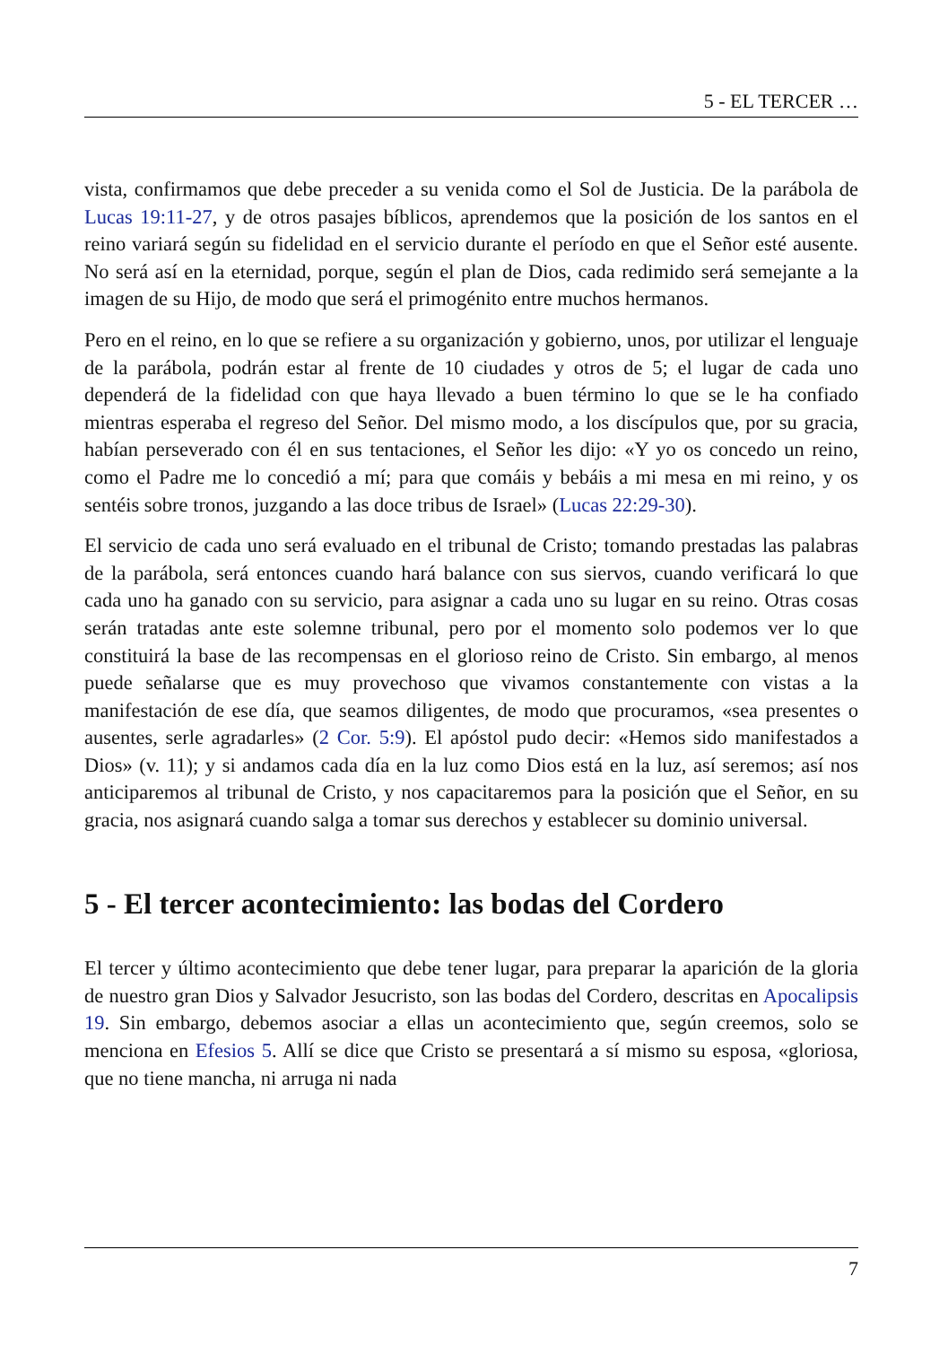5 - EL TERCER …
vista, confirmamos que debe preceder a su venida como el Sol de Justicia. De la parábola de Lucas 19:11-27, y de otros pasajes bíblicos, aprendemos que la posición de los santos en el reino variará según su fidelidad en el servicio durante el período en que el Señor esté ausente. No será así en la eternidad, porque, según el plan de Dios, cada redimido será semejante a la imagen de su Hijo, de modo que será el primogénito entre muchos hermanos.
Pero en el reino, en lo que se refiere a su organización y gobierno, unos, por utilizar el lenguaje de la parábola, podrán estar al frente de 10 ciudades y otros de 5; el lugar de cada uno dependerá de la fidelidad con que haya llevado a buen término lo que se le ha confiado mientras esperaba el regreso del Señor. Del mismo modo, a los discípulos que, por su gracia, habían perseverado con él en sus tentaciones, el Señor les dijo: «Y yo os concedo un reino, como el Padre me lo concedió a mí; para que comáis y bebáis a mi mesa en mi reino, y os sentéis sobre tronos, juzgando a las doce tribus de Israel» (Lucas 22:29-30).
El servicio de cada uno será evaluado en el tribunal de Cristo; tomando prestadas las palabras de la parábola, será entonces cuando hará balance con sus siervos, cuando verificará lo que cada uno ha ganado con su servicio, para asignar a cada uno su lugar en su reino. Otras cosas serán tratadas ante este solemne tribunal, pero por el momento solo podemos ver lo que constituirá la base de las recompensas en el glorioso reino de Cristo. Sin embargo, al menos puede señalarse que es muy provechoso que vivamos constantemente con vistas a la manifestación de ese día, que seamos diligentes, de modo que procuramos, «sea presentes o ausentes, serle agradarles» (2 Cor. 5:9). El apóstol pudo decir: «Hemos sido manifestados a Dios» (v. 11); y si andamos cada día en la luz como Dios está en la luz, así seremos; así nos anticiparemos al tribunal de Cristo, y nos capacitaremos para la posición que el Señor, en su gracia, nos asignará cuando salga a tomar sus derechos y establecer su dominio universal.
5 - El tercer acontecimiento: las bodas del Cordero
El tercer y último acontecimiento que debe tener lugar, para preparar la aparición de la gloria de nuestro gran Dios y Salvador Jesucristo, son las bodas del Cordero, descritas en Apocalipsis 19. Sin embargo, debemos asociar a ellas un acontecimiento que, según creemos, solo se menciona en Efesios 5. Allí se dice que Cristo se presentará a sí mismo su esposa, «gloriosa, que no tiene mancha, ni arruga ni nada
7